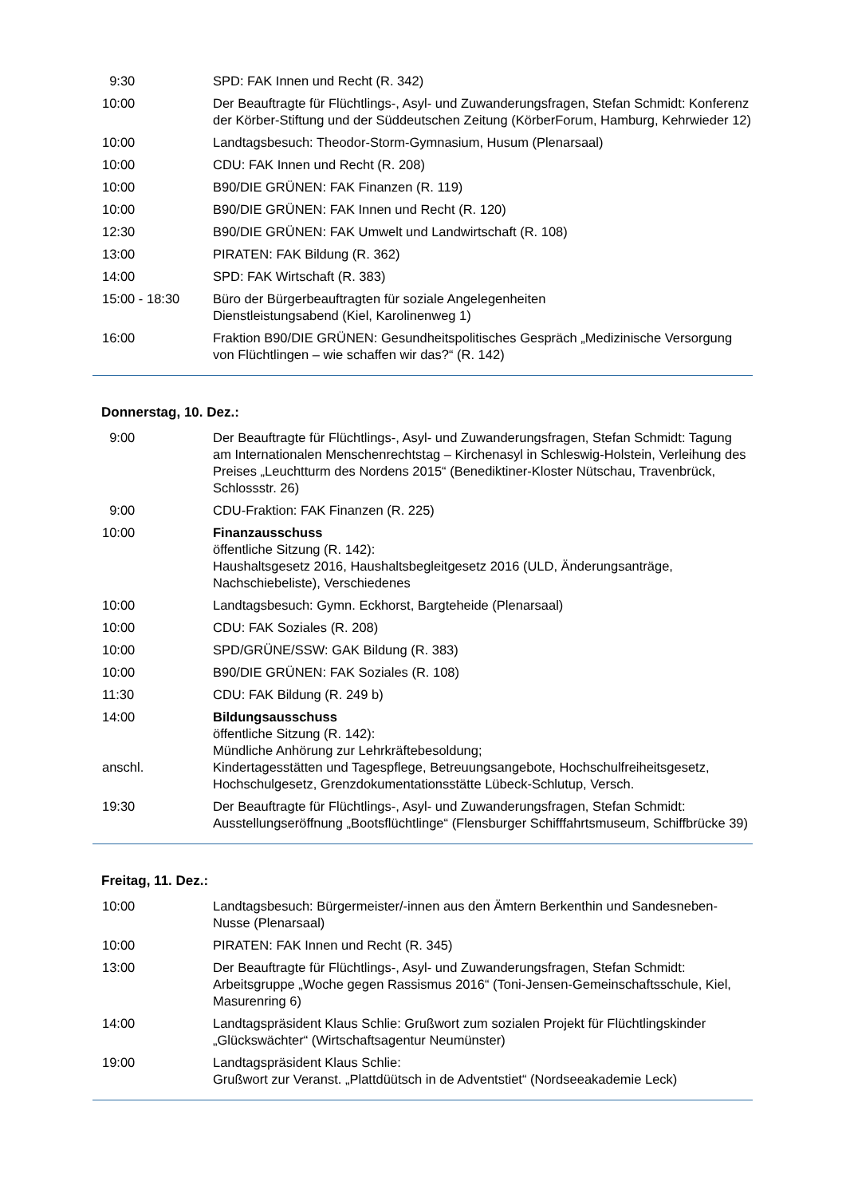| 9:30 | SPD: FAK Innen und Recht (R. 342) |
| 10:00 | Der Beauftragte für Flüchtlings-, Asyl- und Zuwanderungsfragen, Stefan Schmidt: Konferenz der Körber-Stiftung und der Süddeutschen Zeitung (KörberForum, Hamburg, Kehrwieder 12) |
| 10:00 | Landtagsbesuch: Theodor-Storm-Gymnasium, Husum (Plenarsaal) |
| 10:00 | CDU: FAK Innen und Recht (R. 208) |
| 10:00 | B90/DIE GRÜNEN: FAK Finanzen (R. 119) |
| 10:00 | B90/DIE GRÜNEN: FAK Innen und Recht (R. 120) |
| 12:30 | B90/DIE GRÜNEN: FAK Umwelt und Landwirtschaft (R. 108) |
| 13:00 | PIRATEN: FAK Bildung (R. 362) |
| 14:00 | SPD: FAK Wirtschaft (R. 383) |
| 15:00 - 18:30 | Büro der Bürgerbeauftragten für soziale Angelegenheiten Dienstleistungsabend (Kiel, Karolinenweg 1) |
| 16:00 | Fraktion B90/DIE GRÜNEN: Gesundheitspolitisches Gespräch „Medizinische Versorgung von Flüchtlingen – wie schaffen wir das?“ (R. 142) |
Donnerstag, 10. Dez.:
| 9:00 | Der Beauftragte für Flüchtlings-, Asyl- und Zuwanderungsfragen, Stefan Schmidt: Tagung am Internationalen Menschenrechtstag – Kirchenasyl in Schleswig-Holstein, Verleihung des Preises „Leuchtturm des Nordens 2015“ (Benediktiner-Kloster Nütschau, Travenbrück, Schlossstr. 26) |
| 9:00 | CDU-Fraktion: FAK Finanzen (R. 225) |
| 10:00 | Finanzausschuss öffentliche Sitzung (R. 142): Haushaltsgesetz 2016, Haushaltsbegleitgesetz 2016 (ULD, Änderungsanträge, Nachschiebeliste), Verschiedenes |
| 10:00 | Landtagsbesuch: Gymn. Eckhorst, Bargteheide (Plenarsaal) |
| 10:00 | CDU: FAK Soziales (R. 208) |
| 10:00 | SPD/GRÜNE/SSW: GAK Bildung (R. 383) |
| 10:00 | B90/DIE GRÜNEN: FAK Soziales (R. 108) |
| 11:30 | CDU: FAK Bildung (R. 249 b) |
| 14:00 anschl. | Bildungsausschuss öffentliche Sitzung (R. 142): Mündliche Anhörung zur Lehrkräftebesoldung; Kindertagesstätten und Tagespflege, Betreuungsangebote, Hochschulfreiheitsgesetz, Hochschulgesetz, Grenzdokumentationsstätte Lübeck-Schlutup, Versch. |
| 19:30 | Der Beauftragte für Flüchtlings-, Asyl- und Zuwanderungsfragen, Stefan Schmidt: Ausstellungseröffnung „Bootsflüchtlinge“ (Flensburger Schifffahrtsmuseum, Schiffbrücke 39) |
Freitag, 11. Dez.:
| 10:00 | Landtagsbesuch: Bürgermeister/-innen aus den Ämtern Berkenthin und Sandesneben-Nusse (Plenarsaal) |
| 10:00 | PIRATEN: FAK Innen und Recht (R. 345) |
| 13:00 | Der Beauftragte für Flüchtlings-, Asyl- und Zuwanderungsfragen, Stefan Schmidt: Arbeitsgruppe „Woche gegen Rassismus 2016“ (Toni-Jensen-Gemeinschaftsschule, Kiel, Masurenring 6) |
| 14:00 | Landtagspräsident Klaus Schlie: Grußwort zum sozialen Projekt für Flüchtlingskinder „Glückswächter“ (Wirtschaftsagentur Neumünster) |
| 19:00 | Landtagspräsident Klaus Schlie: Grußwort zur Veranst. „Plattdüütsch in de Adventstiet“ (Nordseeakademie Leck) |